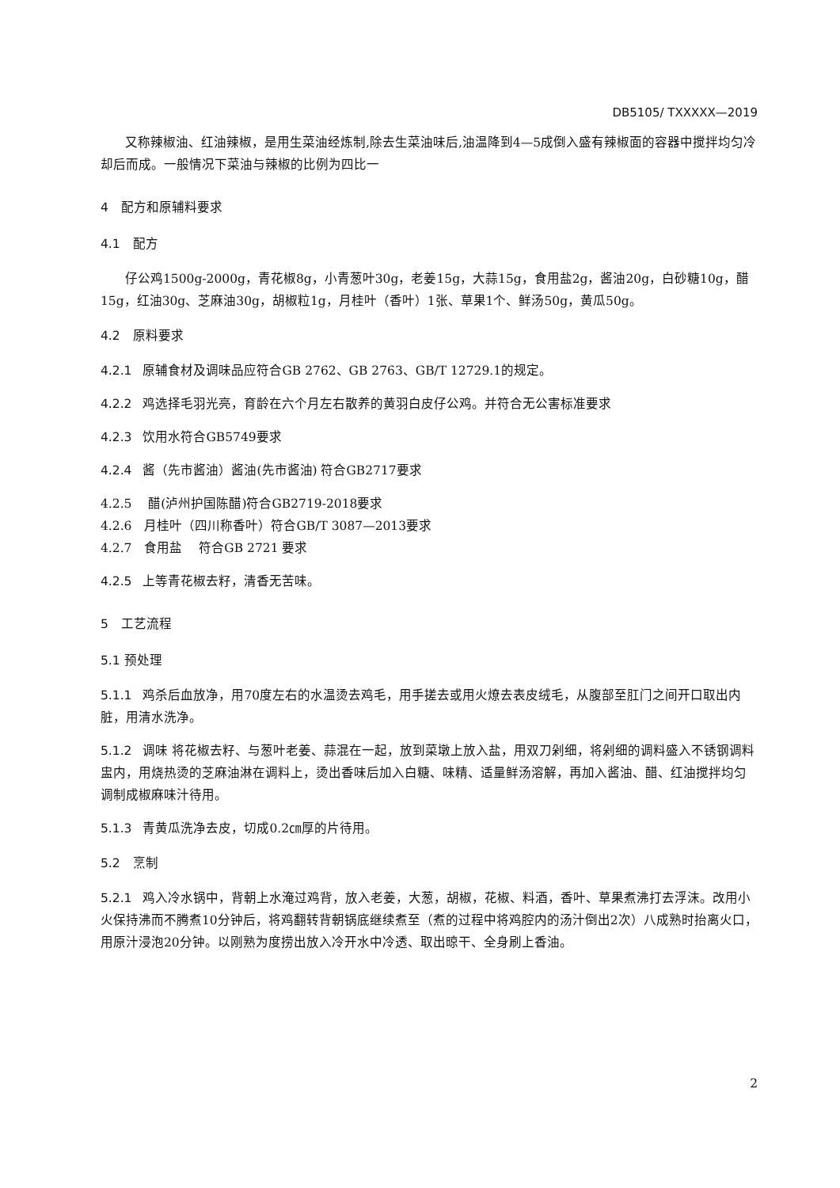DB5105/ TXXXXX—2019
又称辣椒油、红油辣椒，是用生菜油经炼制,除去生菜油味后,油温降到4—5成倒入盛有辣椒面的容器中搅拌均匀冷却后而成。一般情况下菜油与辣椒的比例为四比一
4　配方和原辅料要求
4.1　配方
仔公鸡1500g-2000g，青花椒8g，小青葱叶30g，老姜15g，大蒜15g，食用盐2g，酱油20g，白砂糖10g，醋15g，红油30g、芝麻油30g，胡椒粒1g，月桂叶（香叶）1张、草果1个、鲜汤50g，黄瓜50g。
4.2　原料要求
4.2.1 原辅食材及调味品应符合GB 2762、GB 2763、GB/T 12729.1的规定。
4.2.2 鸡选择毛羽光亮，育龄在六个月左右散养的黄羽白皮仔公鸡。并符合无公害标准要求
4.2.3 饮用水符合GB5749要求
4.2.4 酱（先市酱油）酱油(先市酱油) 符合GB2717要求
4.2.5　 醋(泸州护国陈醋)符合GB2719-2018要求
4.2.6　月桂叶（四川称香叶）符合GB/T 3087—2013要求
4.2.7　食用盐　 符合GB 2721 要求
4.2.5 上等青花椒去籽，清香无苦味。
5　工艺流程
5.1 预处理
5.1.1 鸡杀后血放净，用70度左右的水温烫去鸡毛，用手搓去或用火燎去表皮绒毛，从腹部至肛门之间开口取出内脏，用清水洗净。
5.1.2 调味 将花椒去籽、与葱叶老姜、蒜混在一起，放到菜墩上放入盐，用双刀剁细，将剁细的调料盛入不锈钢调料盅内，用烧热烫的芝麻油淋在调料上，烫出香味后加入白糖、味精、适量鲜汤溶解，再加入酱油、醋、红油搅拌均匀调制成椒麻味汁待用。
5.1.3 青黄瓜洗净去皮，切成0.2㎝厚的片待用。
5.2　烹制
5.2.1 鸡入冷水锅中，背朝上水淹过鸡背，放入老姜，大葱，胡椒，花椒、料酒，香叶、草果煮沸打去浮沫。改用小火保持沸而不腾煮10分钟后，将鸡翻转背朝锅底继续煮至（煮的过程中将鸡腔内的汤汁倒出2次）八成熟时抬离火口，用原汁浸泡20分钟。以刚熟为度捞出放入冷开水中冷透、取出晾干、全身刷上香油。
2